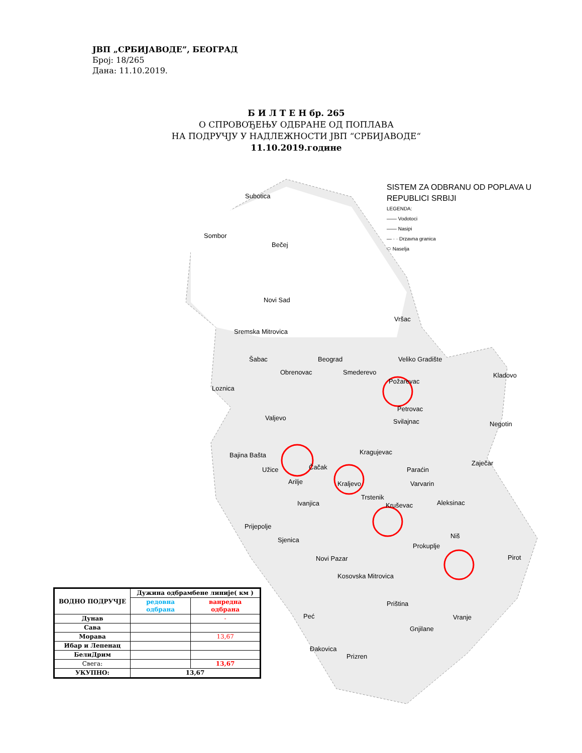ЈВП „СРБИЈАВОДЕ”, БЕОГРАД
Број: 18/265
Дана: 11.10.2019.
Б И Л Т Е Н бр. 265
О СПРОВОЂЕЊУ ОДБРАНЕ ОД ПОПЛАВА
НА ПОДРУЧЈУ У НАДЛЕЖНОСТИ ЈВП “СРБИЈАВОДЕ“
11.10.2019.године
SISTEM ZA ODBRANU OD POPLAVA U
REPUBLICI SRBIJI
LEGENDA:
—— Vodotoci
—— Nasipi
— · · Drzavna granica
⬭ Naselja
Subotica
Sombor
Bečej
Novi Sad
Vršac
Sremska Mitrovica
Šabac Beograd Veliko Gradište
Obrenovac Smederevo Kladovo
Loznica
Požarevac
Petrovac
Valjevo Svilajnac Negotin
Kragujevac Bajina Bašta
Zaječar
Užice Čačak Paraćin
Arilje Kraljevo Varvarin
Trstenik
Ivanjica Aleksinac Kruševac
Prijepolje
Niš
Sjenica
Prokuplje
Pirot Novi Pazar
Kosovska Mitrovica
Priština
Peć Vranje
Gnjilane
Đakovica
Prizren
| ВОДНО ПОДРУЧЈЕ | Дужина одбрамбене линије( км ) | |
| --- | --- | --- |
| | редовна одбрана | ванредна одбрана |
| Дунав | | - |
| Сава | | |
| Морава | | 13,67 |
| Ибар и Лепенац | | |
| БелиДрим | | |
| Свега: | | 13,67 |
| УКУПНО: | 13,67 | |